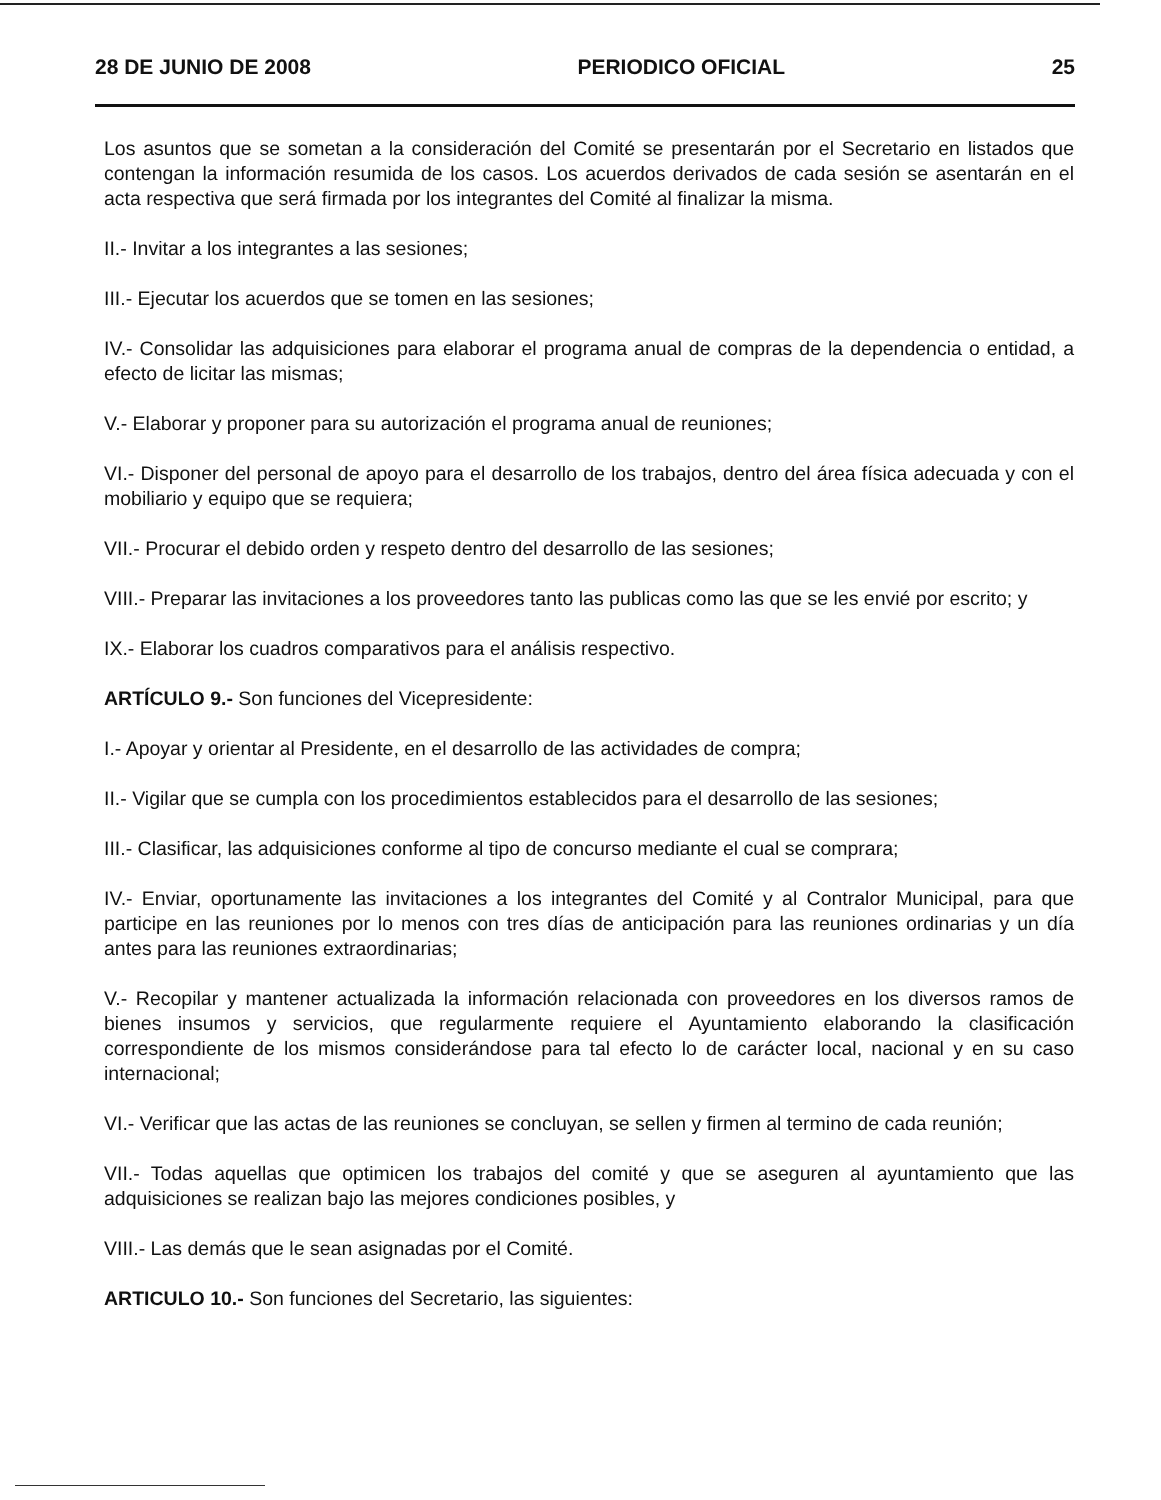28 DE JUNIO DE 2008 PERIODICO OFICIAL 25
Los asuntos que se sometan a la consideración del Comité se presentarán por el Secretario en listados que contengan la información resumida de los casos. Los acuerdos derivados de cada sesión se asentarán en el acta respectiva que será firmada por los integrantes del Comité al finalizar la misma.
II.- Invitar a los integrantes a las sesiones;
III.- Ejecutar los acuerdos que se tomen en las sesiones;
IV.- Consolidar las adquisiciones para elaborar el programa anual de compras de la dependencia o entidad, a efecto de licitar las mismas;
V.- Elaborar y proponer para su autorización el programa anual de reuniones;
VI.- Disponer del personal de apoyo para el desarrollo de los trabajos, dentro del área física adecuada y con el mobiliario y equipo que se requiera;
VII.- Procurar el debido orden y respeto dentro del desarrollo de las sesiones;
VIII.- Preparar las invitaciones a los proveedores tanto las publicas como las que se les envié por escrito; y
IX.- Elaborar los cuadros comparativos para el análisis respectivo.
ARTÍCULO 9.- Son funciones del Vicepresidente:
I.- Apoyar y orientar al Presidente, en el desarrollo de las actividades de compra;
II.- Vigilar que se cumpla con los procedimientos establecidos para el desarrollo de las sesiones;
III.- Clasificar, las adquisiciones conforme al tipo de concurso mediante el cual se comprara;
IV.- Enviar, oportunamente las invitaciones a los integrantes del Comité y al Contralor Municipal, para que participe en las reuniones por lo menos con tres días de anticipación para las reuniones ordinarias y un día antes para las reuniones extraordinarias;
V.- Recopilar y mantener actualizada la información relacionada con proveedores en los diversos ramos de bienes insumos y servicios, que regularmente requiere el Ayuntamiento elaborando la clasificación correspondiente de los mismos considerándose para tal efecto lo de carácter local, nacional y en su caso internacional;
VI.- Verificar que las actas de las reuniones se concluyan, se sellen y firmen al termino de cada reunión;
VII.- Todas aquellas que optimicen los trabajos del comité y que se aseguren al ayuntamiento que las adquisiciones se realizan bajo las mejores condiciones posibles, y
VIII.- Las demás que le sean asignadas por el Comité.
ARTICULO 10.- Son funciones del Secretario, las siguientes: